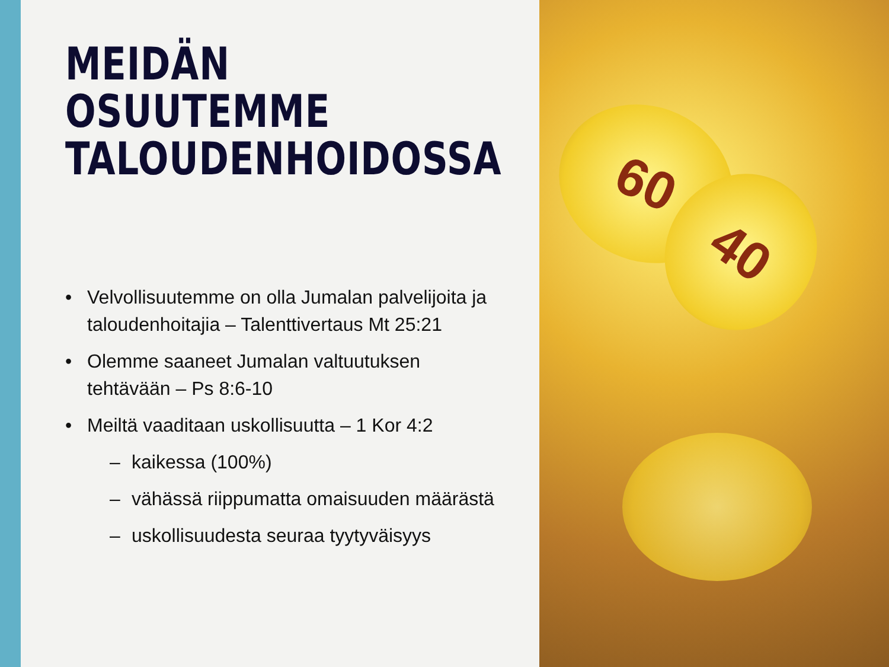60
40
MEIDÄN OSUUTEMME TALOUDENHOIDOSSA
• Velvollisuutemme on olla Jumalan palvelijoita ja taloudenhoitajia – Talenttivertaus Mt 25:21
• Olemme saaneet Jumalan valtuutuksen tehtävään – Ps 8:6-10
• Meiltä vaaditaan uskollisuutta – 1 Kor 4:2
– kaikessa (100%)
– vähässä riippumatta omaisuuden määrästä
– uskollisuudesta seuraa tyytyväisyys